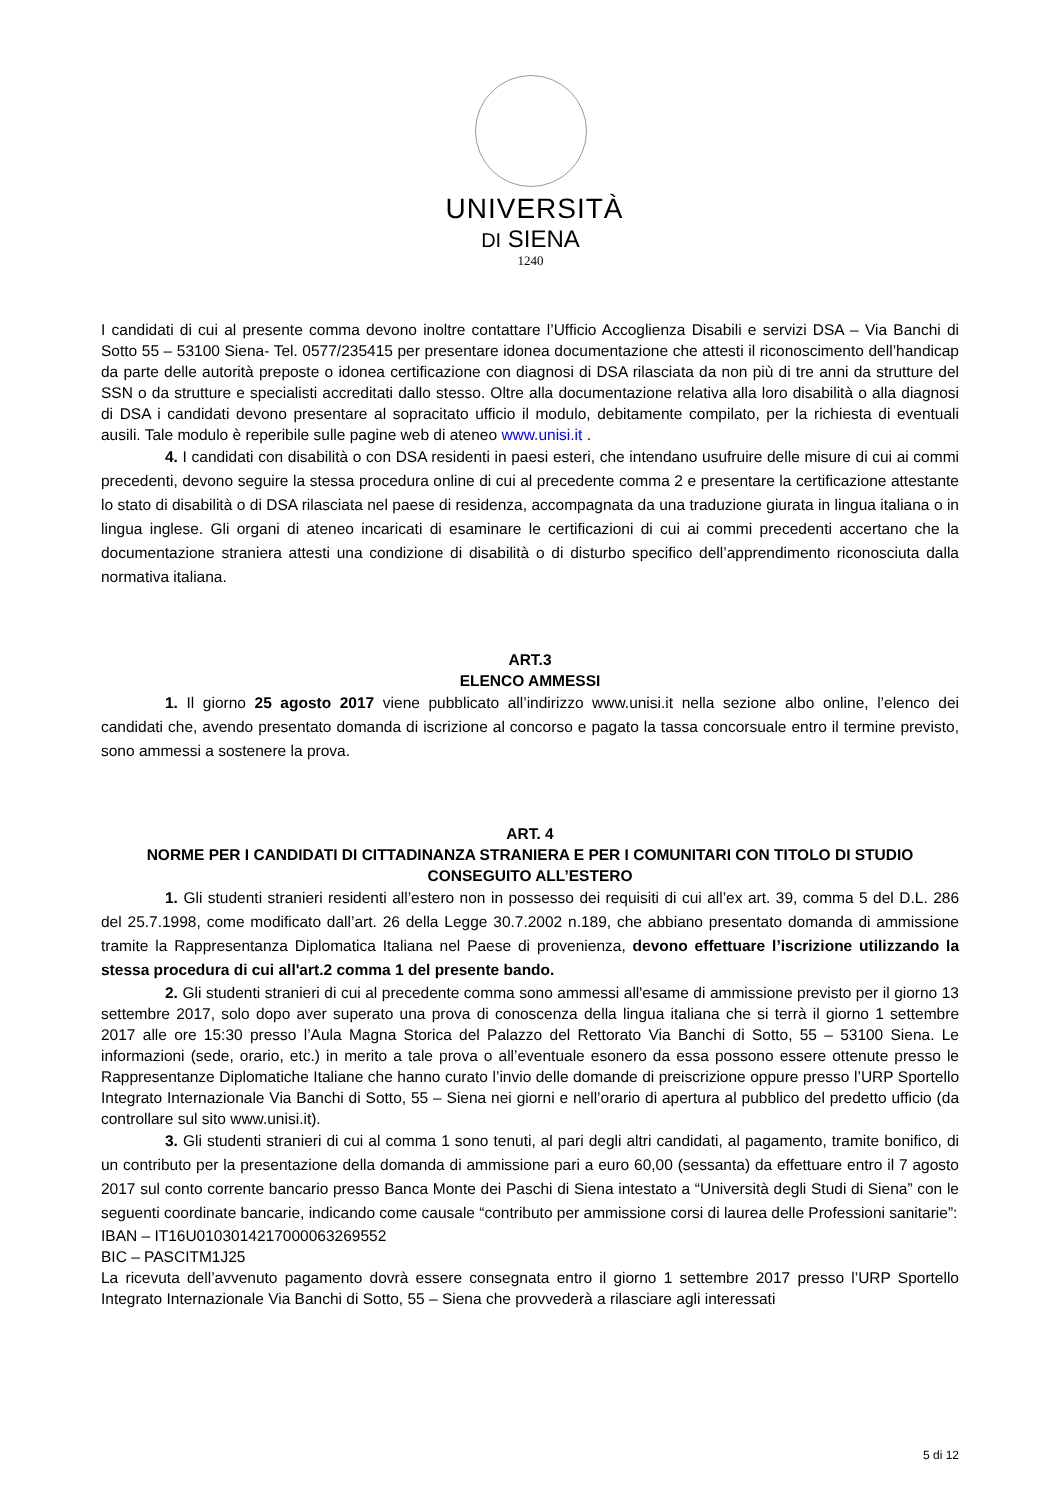UNIVERSITÀ
DI SIENA
1240
I candidati di cui al presente comma devono inoltre contattare l’Ufficio Accoglienza Disabili e servizi DSA – Via Banchi di Sotto 55 – 53100 Siena- Tel. 0577/235415 per presentare idonea documentazione che attesti il riconoscimento dell’handicap da parte delle autorità preposte o idonea certificazione con diagnosi di DSA rilasciata da non più di tre anni da strutture del SSN o da strutture e specialisti accreditati dallo stesso. Oltre alla documentazione relativa alla loro disabilità o alla diagnosi di DSA i candidati devono presentare al sopracitato ufficio il modulo, debitamente compilato, per la richiesta di eventuali ausili. Tale modulo è reperibile sulle pagine web di ateneo www.unisi.it .
4. I candidati con disabilità o con DSA residenti in paesi esteri, che intendano usufruire delle misure di cui ai commi precedenti, devono seguire la stessa procedura online di cui al precedente comma 2 e presentare la certificazione attestante lo stato di disabilità o di DSA rilasciata nel paese di residenza, accompagnata da una traduzione giurata in lingua italiana o in lingua inglese. Gli organi di ateneo incaricati di esaminare le certificazioni di cui ai commi precedenti accertano che la documentazione straniera attesti una condizione di disabilità o di disturbo specifico dell’apprendimento riconosciuta dalla normativa italiana.
ART.3
ELENCO AMMESSI
1. Il giorno 25 agosto 2017 viene pubblicato all’indirizzo www.unisi.it nella sezione albo online, l’elenco dei candidati che, avendo presentato domanda di iscrizione al concorso e pagato la tassa concorsuale entro il termine previsto, sono ammessi a sostenere la prova.
ART. 4
NORME PER I CANDIDATI DI CITTADINANZA STRANIERA E PER I COMUNITARI CON TITOLO DI STUDIO CONSEGUITO ALL’ESTERO
1. Gli studenti stranieri residenti all’estero non in possesso dei requisiti di cui all’ex art. 39, comma 5 del D.L. 286 del 25.7.1998, come modificato dall’art. 26 della Legge 30.7.2002 n.189, che abbiano presentato domanda di ammissione tramite la Rappresentanza Diplomatica Italiana nel Paese di provenienza, devono effettuare l’iscrizione utilizzando la stessa procedura di cui all'art.2 comma 1 del presente bando.
2. Gli studenti stranieri di cui al precedente comma sono ammessi all'esame di ammissione previsto per il giorno 13 settembre 2017, solo dopo aver superato una prova di conoscenza della lingua italiana che si terrà il giorno 1 settembre 2017 alle ore 15:30 presso l’Aula Magna Storica del Palazzo del Rettorato Via Banchi di Sotto, 55 – 53100 Siena. Le informazioni (sede, orario, etc.) in merito a tale prova o all’eventuale esonero da essa possono essere ottenute presso le Rappresentanze Diplomatiche Italiane che hanno curato l’invio delle domande di preiscrizione oppure presso l’URP Sportello Integrato Internazionale Via Banchi di Sotto, 55 – Siena nei giorni e nell’orario di apertura al pubblico del predetto ufficio (da controllare sul sito www.unisi.it).
3. Gli studenti stranieri di cui al comma 1 sono tenuti, al pari degli altri candidati, al pagamento, tramite bonifico, di un contributo per la presentazione della domanda di ammissione pari a euro 60,00 (sessanta) da effettuare entro il 7 agosto 2017 sul conto corrente bancario presso Banca Monte dei Paschi di Siena intestato a “Università degli Studi di Siena” con le seguenti coordinate bancarie, indicando come causale “contributo per ammissione corsi di laurea delle Professioni sanitarie”:
IBAN – IT16U0103014217000063269552
BIC – PASCITM1J25
La ricevuta dell’avvenuto pagamento dovrà essere consegnata entro il giorno 1 settembre 2017 presso l’URP Sportello Integrato Internazionale Via Banchi di Sotto, 55 – Siena che provvederà a rilasciare agli interessati
5 di 12